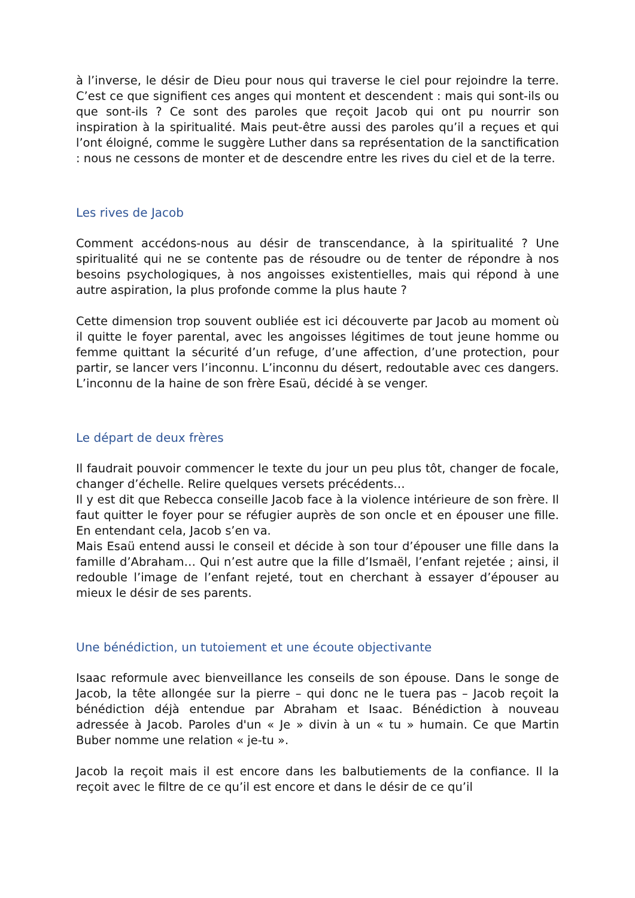à l’inverse, le désir de Dieu pour nous qui traverse le ciel pour rejoindre la terre. C’est ce que signifient ces anges qui montent et descendent : mais qui sont-ils ou que sont-ils ? Ce sont des paroles que reçoit Jacob qui ont pu nourrir son inspiration à la spiritualité. Mais peut-être aussi des paroles qu’il a reçues et qui l’ont éloigné, comme le suggère Luther dans sa représentation de la sanctification : nous ne cessons de monter et de descendre entre les rives du ciel et de la terre.
Les rives de Jacob
Comment accédons-nous au désir de transcendance, à la spiritualité ? Une spiritualité qui ne se contente pas de résoudre ou de tenter de répondre à nos besoins psychologiques, à nos angoisses existentielles, mais qui répond à une autre aspiration, la plus profonde comme la plus haute ?
Cette dimension trop souvent oubliée est ici découverte par Jacob au moment où il quitte le foyer parental, avec les angoisses légitimes de tout jeune homme ou femme quittant la sécurité d’un refuge, d’une affection, d’une protection, pour partir, se lancer vers l’inconnu. L’inconnu du désert, redoutable avec ces dangers. L’inconnu de la haine de son frère Esaü, décidé à se venger.
Le départ de deux frères
Il faudrait pouvoir commencer le texte du jour un peu plus tôt, changer de focale, changer d’échelle. Relire quelques versets précédents…
Il y est dit que Rebecca conseille Jacob face à la violence intérieure de son frère. Il faut quitter le foyer pour se réfugier auprès de son oncle et en épouser une fille. En entendant cela, Jacob s’en va.
Mais Esaü entend aussi le conseil et décide à son tour d’épouser une fille dans la famille d’Abraham… Qui n’est autre que la fille d’Ismaël, l’enfant rejetée ; ainsi, il redouble l’image de l’enfant rejeté, tout en cherchant à essayer d’épouser au mieux le désir de ses parents.
Une bénédiction, un tutoiement et une écoute objectivante
Isaac reformule avec bienveillance les conseils de son épouse. Dans le songe de Jacob, la tête allongée sur la pierre – qui donc ne le tuera pas – Jacob reçoit la bénédiction déjà entendue par Abraham et Isaac. Bénédiction à nouveau adressée à Jacob. Paroles d'un « Je » divin à un « tu » humain. Ce que Martin Buber nomme une relation « je-tu ».
Jacob la reçoit mais il est encore dans les balbutiements de la confiance. Il la reçoit avec le filtre de ce qu’il est encore et dans le désir de ce qu’il